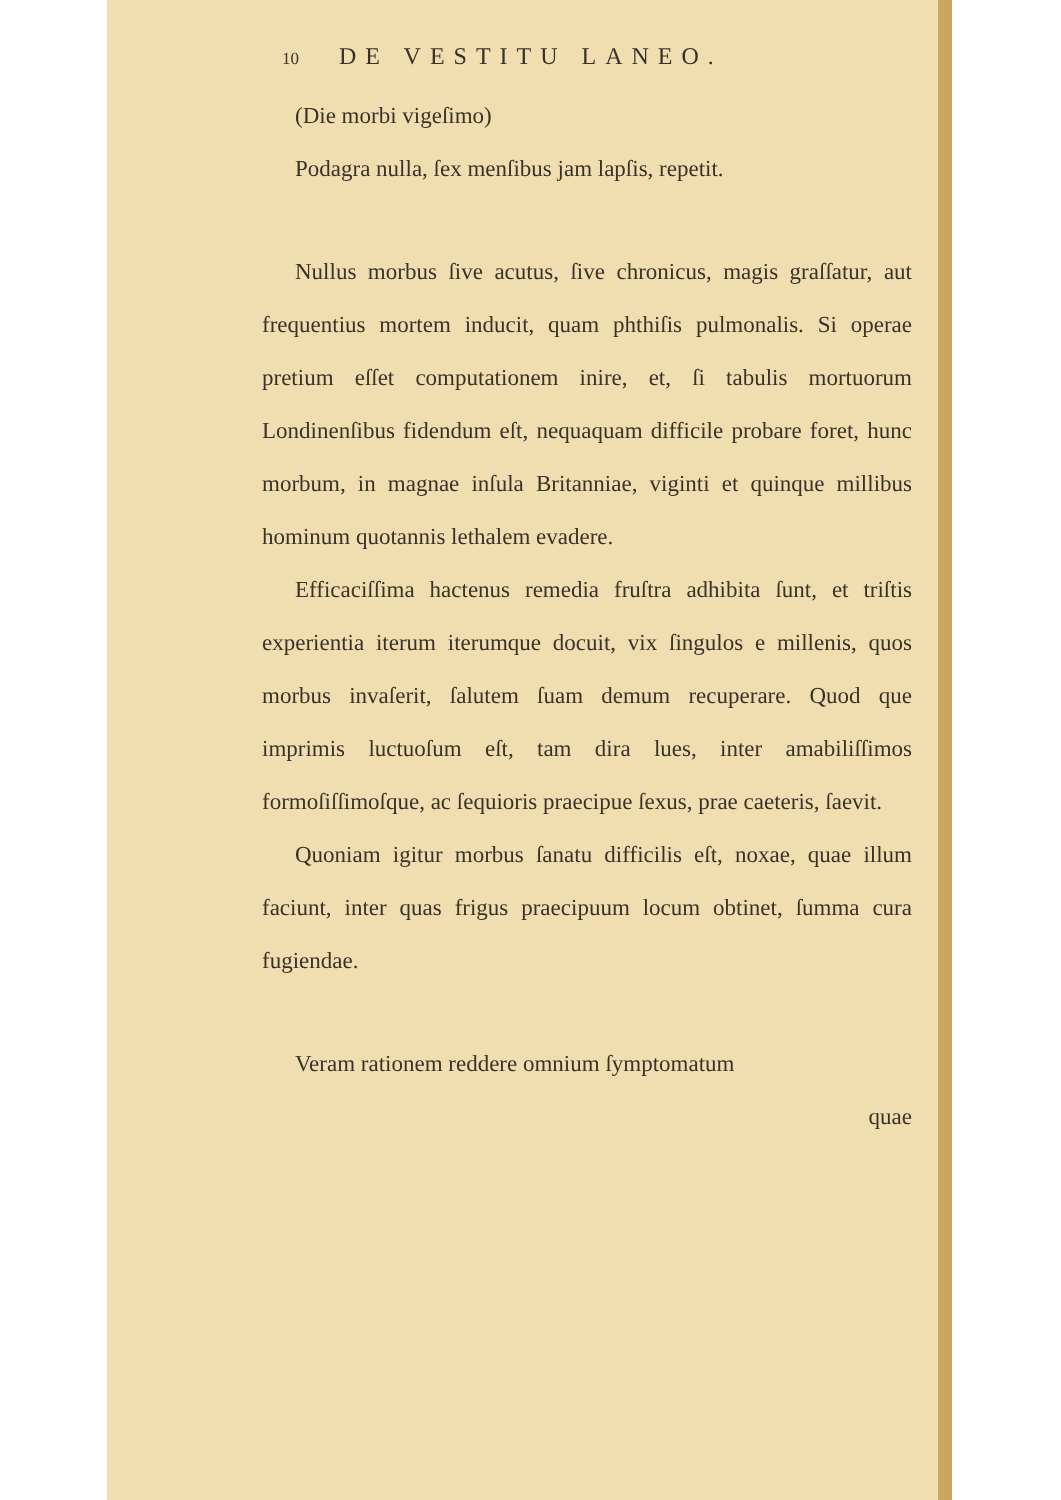10 DE VESTITU LANEO.
(Die morbi vigeſimo)
Podagra nulla, ſex menſibus jam lapſis, repetit.
Nullus morbus ſive acutus, ſive chronicus, magis graſ­ſatur, aut frequentius mortem inducit, quam phthiſis pulmonalis. Si operae pretium eſſet computationem inire, et, ſi tabulis mortuorum Londinenſibus fiden­dum eſt, nequaquam difficile probare foret, hunc mor­bum, in magnae inſula Britanniae, viginti et quinque millibus hominum quotannis lethalem evadere.
Efficaciſſima hactenus remedia fruſtra adhibita ſunt, et triſtis experientia iterum iterumque docuit, vix ſin­gulos e millenis, quos morbus invaſerit, ſalutem ſuam demum recuperare. Quod que imprimis luctuoſum eſt, tam dira lues, inter amabiliſſimos formoſiſſimoſque, ac ſequioris praecipue ſexus, prae caeteris, ſaevit.
Quoniam igitur morbus ſanatu difficilis eſt, noxae, quae illum faciunt, inter quas frigus praecipuum lo­cum obtinet, ſumma cura fugiendae.
Veram rationem reddere omnium ſymptomatum
quae